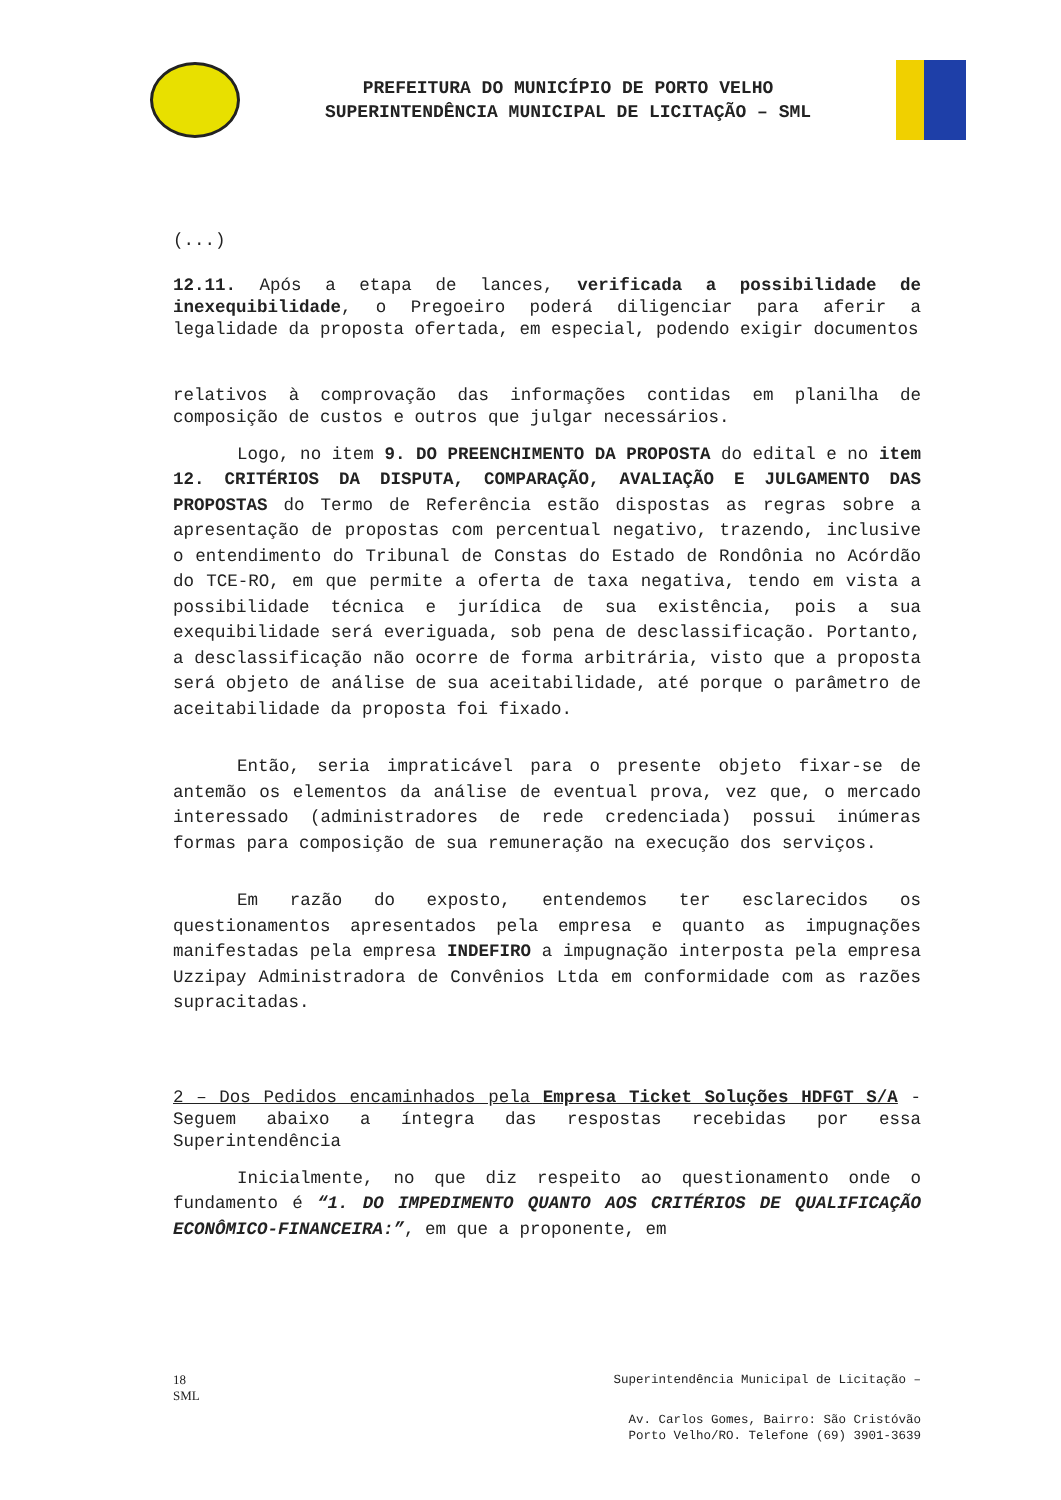PREFEITURA DO MUNICÍPIO DE PORTO VELHO
SUPERINTENDÊNCIA MUNICIPAL DE LICITAÇÃO – SML
(...)
12.11. Após a etapa de lances, verificada a possibilidade de inexequibilidade, o Pregoeiro poderá diligenciar para aferir a legalidade da proposta ofertada, em especial, podendo exigir documentos
relativos à comprovação das informações contidas em planilha de composição de custos e outros que julgar necessários.
Logo, no item 9. DO PREENCHIMENTO DA PROPOSTA do edital e no item 12. CRITÉRIOS DA DISPUTA, COMPARAÇÃO, AVALIAÇÃO E JULGAMENTO DAS PROPOSTAS do Termo de Referência estão dispostas as regras sobre a apresentação de propostas com percentual negativo, trazendo, inclusive o entendimento do Tribunal de Constas do Estado de Rondônia no Acórdão do TCE-RO, em que permite a oferta de taxa negativa, tendo em vista a possibilidade técnica e jurídica de sua existência, pois a sua exequibilidade será everiguada, sob pena de desclassificação. Portanto, a desclassificação não ocorre de forma arbitrária, visto que a proposta será objeto de análise de sua aceitabilidade, até porque o parâmetro de aceitabilidade da proposta foi fixado.
Então, seria impraticável para o presente objeto fixar-se de antemão os elementos da análise de eventual prova, vez que, o mercado interessado (administradores de rede credenciada) possui inúmeras formas para composição de sua remuneração na execução dos serviços.
Em razão do exposto, entendemos ter esclarecidos os questionamentos apresentados pela empresa e quanto as impugnações manifestadas pela empresa INDEFIRO a impugnação interposta pela empresa Uzzipay Administradora de Convênios Ltda em conformidade com as razões supracitadas.
2 – Dos Pedidos encaminhados pela Empresa Ticket Soluções HDFGT S/A - Seguem abaixo a íntegra das respostas recebidas por essa Superintendência
Inicialmente, no que diz respeito ao questionamento onde o fundamento é “1. DO IMPEDIMENTO QUANTO AOS CRITÉRIOS DE QUALIFICAÇÃO ECONÔMICO-FINANCEIRA:”, em que a proponente, em
18
SML Superintendência Municipal de Licitação –
Av. Carlos Gomes, Bairro: São Cristóvão
Porto Velho/RO. Telefone (69) 3901-3639